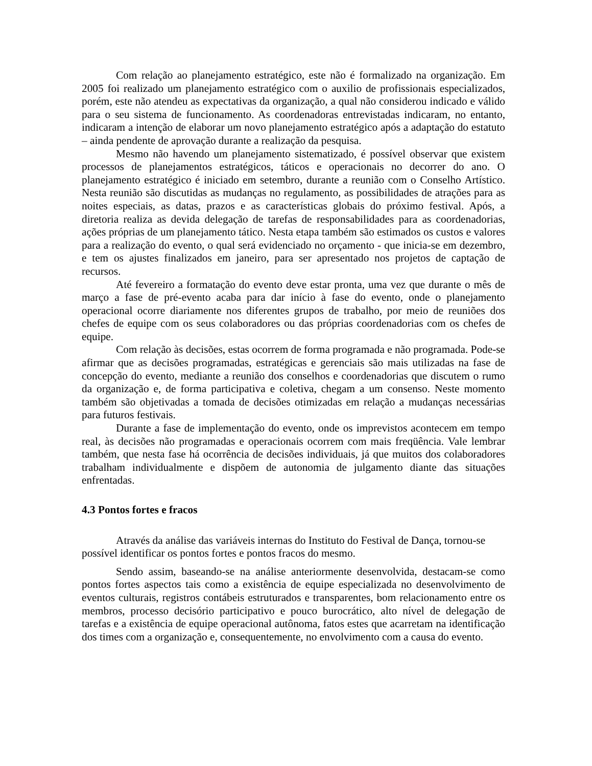Com relação ao planejamento estratégico, este não é formalizado na organização. Em 2005 foi realizado um planejamento estratégico com o auxilio de profissionais especializados, porém, este não atendeu as expectativas da organização, a qual não considerou indicado e válido para o seu sistema de funcionamento. As coordenadoras entrevistadas indicaram, no entanto, indicaram a intenção de elaborar um novo planejamento estratégico após a adaptação do estatuto – ainda pendente de aprovação durante a realização da pesquisa.
Mesmo não havendo um planejamento sistematizado, é possível observar que existem processos de planejamentos estratégicos, táticos e operacionais no decorrer do ano. O planejamento estratégico é iniciado em setembro, durante a reunião com o Conselho Artístico. Nesta reunião são discutidas as mudanças no regulamento, as possibilidades de atrações para as noites especiais, as datas, prazos e as características globais do próximo festival. Após, a diretoria realiza as devida delegação de tarefas de responsabilidades para as coordenadorias, ações próprias de um planejamento tático. Nesta etapa também são estimados os custos e valores para a realização do evento, o qual será evidenciado no orçamento - que inicia-se em dezembro, e tem os ajustes finalizados em janeiro, para ser apresentado nos projetos de captação de recursos.
Até fevereiro a formatação do evento deve estar pronta, uma vez que durante o mês de março a fase de pré-evento acaba para dar início à fase do evento, onde o planejamento operacional ocorre diariamente nos diferentes grupos de trabalho, por meio de reuniões dos chefes de equipe com os seus colaboradores ou das próprias coordenadorias com os chefes de equipe.
Com relação às decisões, estas ocorrem de forma programada e não programada. Pode-se afirmar que as decisões programadas, estratégicas e gerenciais são mais utilizadas na fase de concepção do evento, mediante a reunião dos conselhos e coordenadorias que discutem o rumo da organização e, de forma participativa e coletiva, chegam a um consenso. Neste momento também são objetivadas a tomada de decisões otimizadas em relação a mudanças necessárias para futuros festivais.
Durante a fase de implementação do evento, onde os imprevistos acontecem em tempo real, às decisões não programadas e operacionais ocorrem com mais freqüência. Vale lembrar também, que nesta fase há ocorrência de decisões individuais, já que muitos dos colaboradores trabalham individualmente e dispõem de autonomia de julgamento diante das situações enfrentadas.
4.3 Pontos fortes e fracos
Através da análise das variáveis internas do Instituto do Festival de Dança, tornou-se possível identificar os pontos fortes e pontos fracos do mesmo.
Sendo assim, baseando-se na análise anteriormente desenvolvida, destacam-se como pontos fortes aspectos tais como a existência de equipe especializada no desenvolvimento de eventos culturais, registros contábeis estruturados e transparentes, bom relacionamento entre os membros, processo decisório participativo e pouco burocrático, alto nível de delegação de tarefas e a existência de equipe operacional autônoma, fatos estes que acarretam na identificação dos times com a organização e, consequentemente, no envolvimento com a causa do evento.